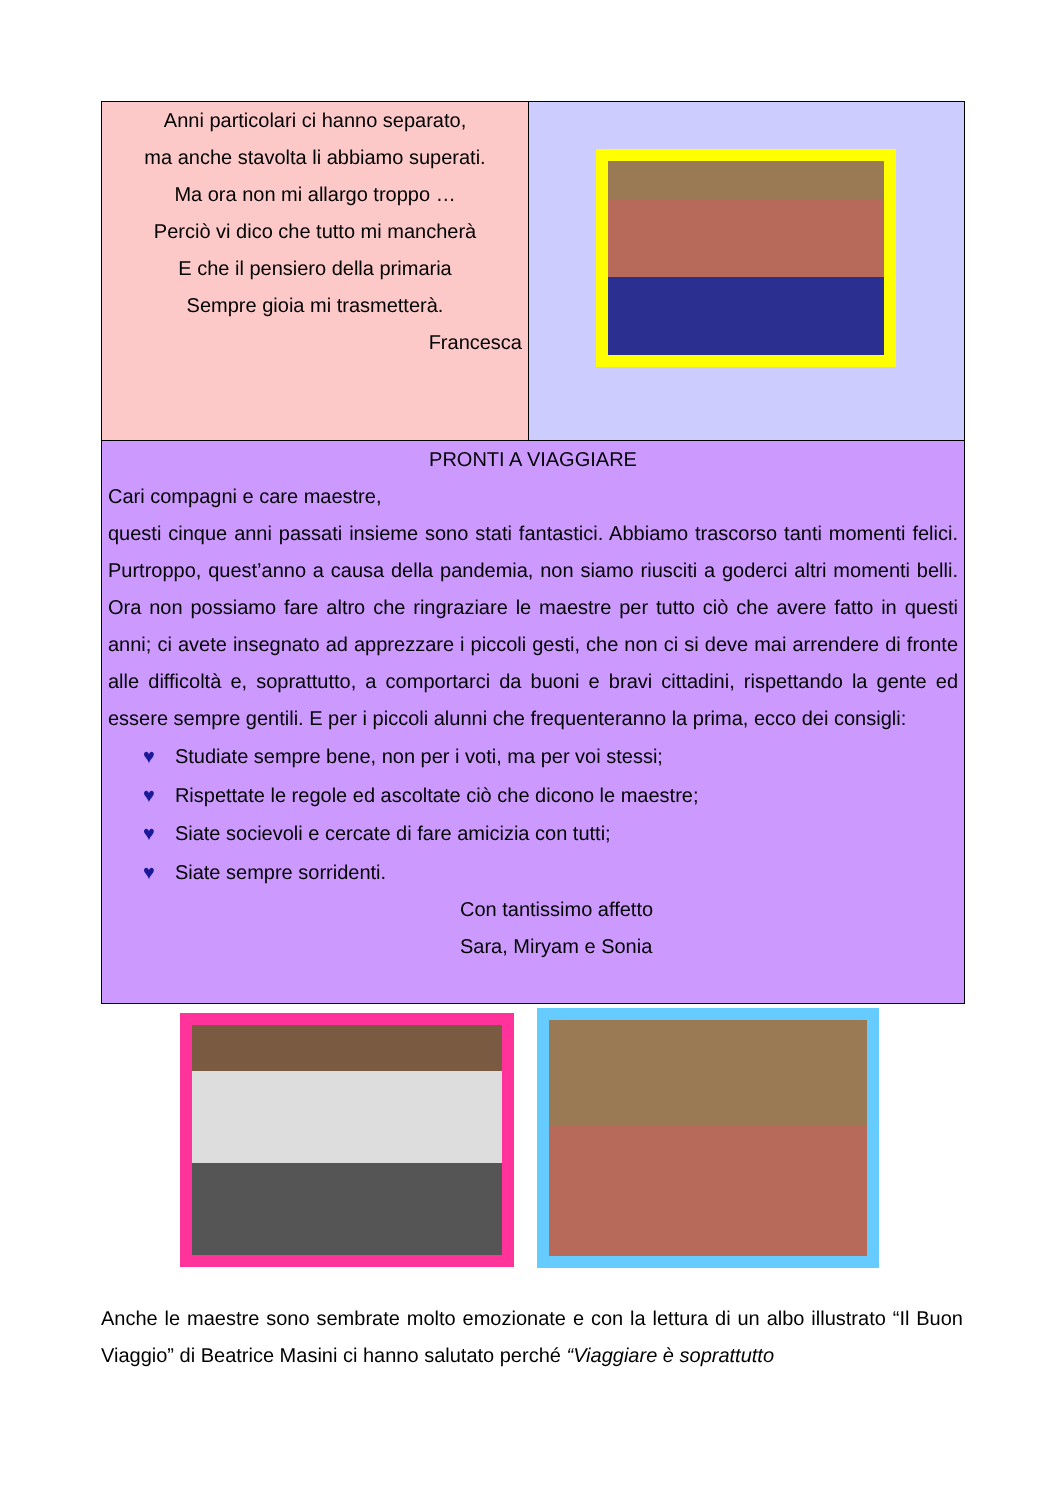Anni particolari ci hanno separato,
ma anche stavolta li abbiamo superati.
Ma ora non mi allargo troppo …
Perciò vi dico che tutto mi mancherà
E che il pensiero della primaria
Sempre gioia mi trasmetterà.
Francesca
PRONTI A VIAGGIARE
Cari compagni e care maestre,
questi cinque anni passati insieme sono stati fantastici. Abbiamo trascorso tanti momenti felici. Purtroppo, quest’anno a causa della pandemia, non siamo riusciti a goderci altri momenti belli. Ora non possiamo fare altro che ringraziare le maestre per tutto ciò che avere fatto in questi anni; ci avete insegnato ad apprezzare i piccoli gesti, che non ci si deve mai arrendere di fronte alle difficoltà e, soprattutto, a comportarci da buoni e bravi cittadini, rispettando la gente ed essere sempre gentili. E per i piccoli alunni che frequenteranno la prima, ecco dei consigli:
♥ Studiate sempre bene, non per i voti, ma per voi stessi;
♥ Rispettate le regole ed ascoltate ciò che dicono le maestre;
♥ Siate socievoli e cercate di fare amicizia con tutti;
♥ Siate sempre sorridenti.
Con tantissimo affetto
Sara, Miryam e Sonia
Anche le maestre sono sembrate molto emozionate e con la lettura di un albo illustrato “Il Buon Viaggio” di Beatrice Masini ci hanno salutato perché “Viaggiare è soprattutto